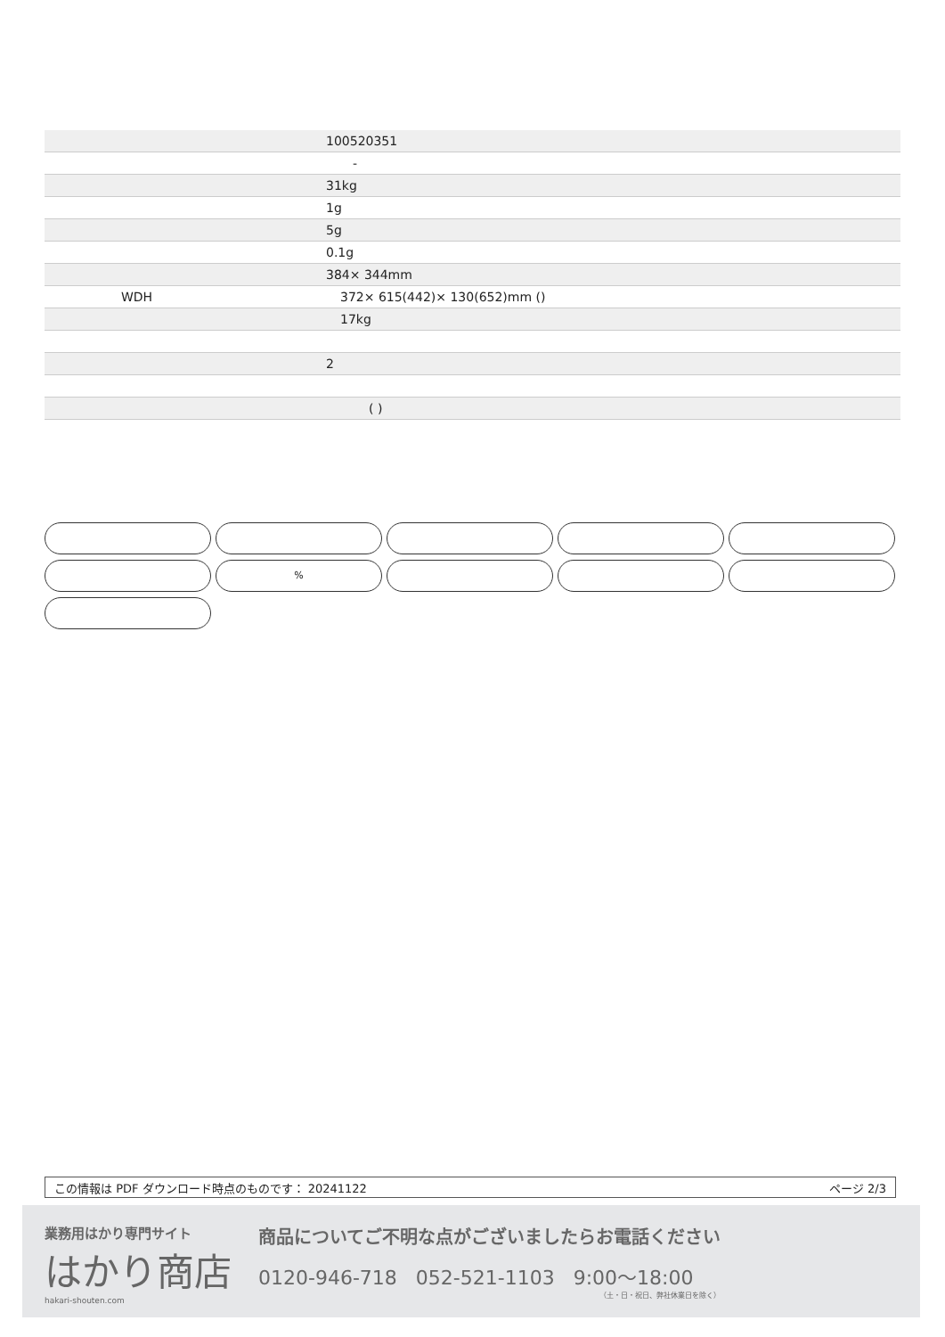| | 100520351 |
| | - |
| | 31kg |
| | 1g |
| | 5g |
| | 0.1g |
| | 384× 344mm |
| WDH | 372× 615(442)× 130(652)mm () |
| | 17kg |
| | 2 |
| | ( ) |
%
この情報は PDF ダウンロード時点のものです： 20241122 ページ 2/3
業務用はかり専門サイト
はかり商店
hakari-shouten.com
商品についてご不明な点がございましたらお電話ください
0120-946-718 052-521-1103 9:00〜18:00
（土・日・祝日、弊社休業日を除く）